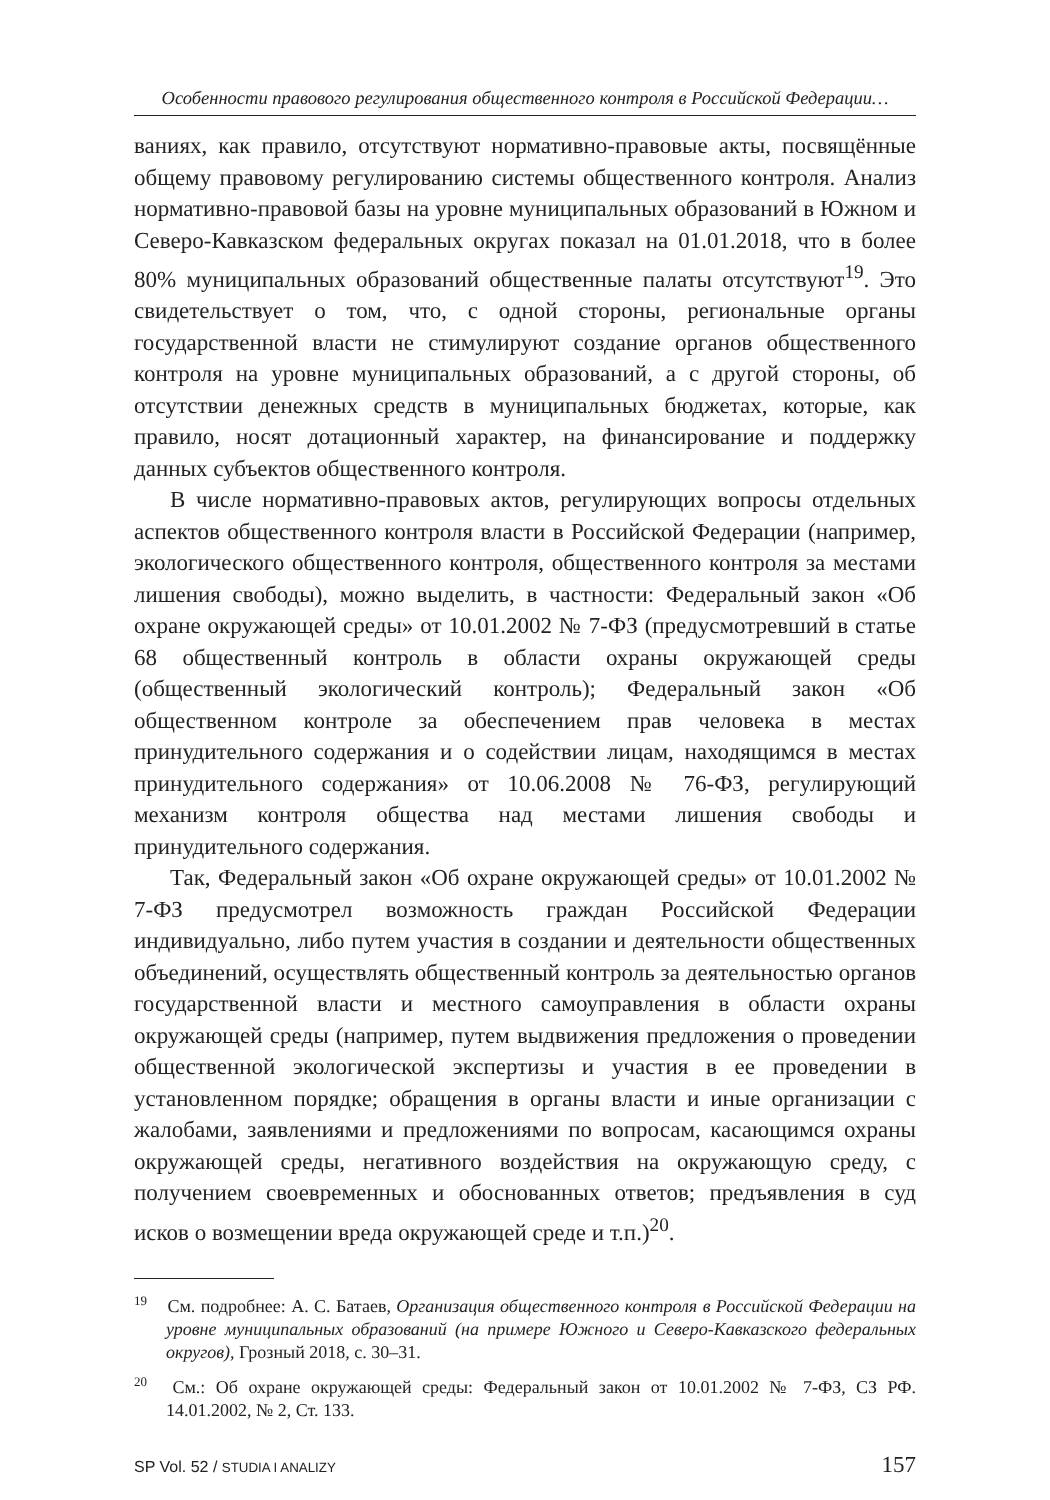Особенности правового регулирования общественного контроля в Российской Федерации…
ваниях, как правило, отсутствуют нормативно-правовые акты, посвящённые общему правовому регулированию системы общественного контроля. Анализ нормативно-правовой базы на уровне муниципальных образований в Южном и Северо-Кавказском федеральных округах показал на 01.01.2018, что в более 80% муниципальных образований общественные палаты отсутствуют<sup>19</sup>. Это свидетельствует о том, что, с одной стороны, региональные органы государственной власти не стимулируют создание органов общественного контроля на уровне муниципальных образований, а с другой стороны, об отсутствии денежных средств в муниципальных бюджетах, которые, как правило, носят дотационный характер, на финансирование и поддержку данных субъектов общественного контроля.
В числе нормативно-правовых актов, регулирующих вопросы отдельных аспектов общественного контроля власти в Российской Федерации (например, экологического общественного контроля, общественного контроля за местами лишения свободы), можно выделить, в частности: Федеральный закон «Об охране окружающей среды» от 10.01.2002 № 7-ФЗ (предусмотревший в статье 68 общественный контроль в области охраны окружающей среды (общественный экологический контроль); Федеральный закон «Об общественном контроле за обеспечением прав человека в местах принудительного содержания и о содействии лицам, находящимся в местах принудительного содержания» от 10.06.2008 № 76-ФЗ, регулирующий механизм контроля общества над местами лишения свободы и принудительного содержания.
Так, Федеральный закон «Об охране окружающей среды» от 10.01.2002 № 7-ФЗ предусмотрел возможность граждан Российской Федерации индивидуально, либо путем участия в создании и деятельности общественных объединений, осуществлять общественный контроль за деятельностью органов государственной власти и местного самоуправления в области охраны окружающей среды (например, путем выдвижения предложения о проведении общественной экологической экспертизы и участия в ее проведении в установленном порядке; обращения в органы власти и иные организации с жалобами, заявлениями и предложениями по вопросам, касающимся охраны окружающей среды, негативного воздействия на окружающую среду, с получением своевременных и обоснованных ответов; предъявления в суд исков о возмещении вреда окружающей среде и т.п.)<sup>20</sup>.
<sup>19</sup> См. подробнее: А. С. Батаев, Организация общественного контроля в Российской Федерации на уровне муниципальных образований (на примере Южного и Северо-Кавказского федеральных округов), Грозный 2018, с. 30–31.
<sup>20</sup> См.: Об охране окружающей среды: Федеральный закон от 10.01.2002 № 7-ФЗ, СЗ РФ. 14.01.2002, № 2, Ст. 133.
SP Vol. 52 / STUDIA I ANALIZY 157